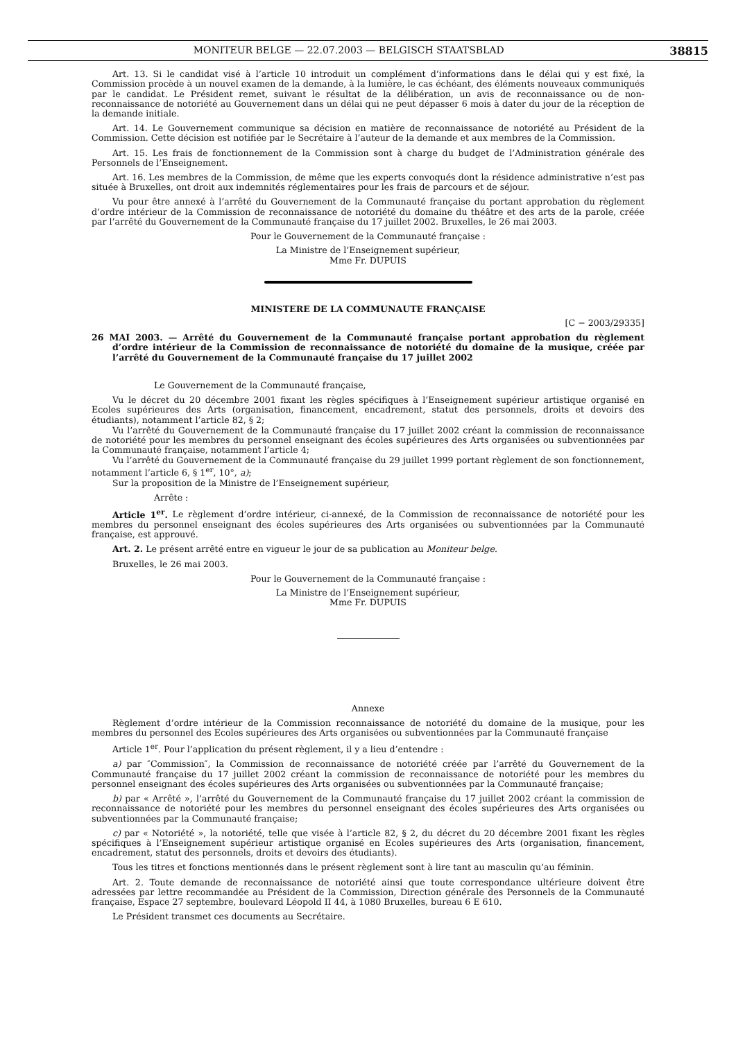MONITEUR BELGE — 22.07.2003 — BELGISCH STAATSBLAD 38815
Art. 13. Si le candidat visé à l’article 10 introduit un complément d’informations dans le délai qui y est fixé, la Commission procède à un nouvel examen de la demande, à la lumière, le cas échéant, des éléments nouveaux communiqués par le candidat. Le Président remet, suivant le résultat de la délibération, un avis de reconnaissance ou de non-reconnaissance de notoriété au Gouvernement dans un délai qui ne peut dépasser 6 mois à dater du jour de la réception de la demande initiale.
Art. 14. Le Gouvernement communique sa décision en matière de reconnaissance de notoriété au Président de la Commission. Cette décision est notifiée par le Secrétaire à l’auteur de la demande et aux membres de la Commission.
Art. 15. Les frais de fonctionnement de la Commission sont à charge du budget de l’Administration générale des Personnels de l’Enseignement.
Art. 16. Les membres de la Commission, de même que les experts convoqués dont la résidence administrative n’est pas située à Bruxelles, ont droit aux indemnités réglementaires pour les frais de parcours et de séjour.
Vu pour être annexé à l’arrêté du Gouvernement de la Communauté française du portant approbation du règlement d’ordre intérieur de la Commission de reconnaissance de notoriété du domaine du théâtre et des arts de la parole, créée par l’arrêté du Gouvernement de la Communauté française du 17 juillet 2002. Bruxelles, le 26 mai 2003.
Pour le Gouvernement de la Communauté française :
La Ministre de l’Enseignement supérieur,
Mme Fr. DUPUIS
MINISTERE DE LA COMMUNAUTE FRANÇAISE
[C − 2003/29335]
26 MAI 2003. — Arrêté du Gouvernement de la Communauté française portant approbation du règlement d’ordre intérieur de la Commission de reconnaissance de notoriété du domaine de la musique, créée par l’arrêté du Gouvernement de la Communauté française du 17 juillet 2002
Le Gouvernement de la Communauté française,
Vu le décret du 20 décembre 2001 fixant les règles spécifiques à l’Enseignement supérieur artistique organisé en Ecoles supérieures des Arts (organisation, financement, encadrement, statut des personnels, droits et devoirs des étudiants), notamment l’article 82, § 2;
Vu l’arrêté du Gouvernement de la Communauté française du 17 juillet 2002 créant la commission de reconnaissance de notoriété pour les membres du personnel enseignant des écoles supérieures des Arts organisées ou subventionnées par la Communauté française, notamment l’article 4;
Vu l’arrêté du Gouvernement de la Communauté française du 29 juillet 1999 portant règlement de son fonctionnement, notamment l’article 6, § 1<sup>er</sup>, 10°, a);
Sur la proposition de la Ministre de l’Enseignement supérieur,
Arrête :
Article 1<sup>er</sup>. Le règlement d’ordre intérieur, ci-annexé, de la Commission de reconnaissance de notoriété pour les membres du personnel enseignant des écoles supérieures des Arts organisées ou subventionnées par la Communauté française, est approuvé.
Art. 2. Le présent arrêté entre en vigueur le jour de sa publication au Moniteur belge.
Bruxelles, le 26 mai 2003.
Pour le Gouvernement de la Communauté française :
La Ministre de l’Enseignement supérieur,
Mme Fr. DUPUIS
Annexe
Règlement d’ordre intérieur de la Commission reconnaissance de notoriété du domaine de la musique, pour les membres du personnel des Ecoles supérieures des Arts organisées ou subventionnées par la Communauté française
Article 1<sup>er</sup>. Pour l’application du présent règlement, il y a lieu d’entendre :
a) par ″Commission″, la Commission de reconnaissance de notoriété créée par l’arrêté du Gouvernement de la Communauté française du 17 juillet 2002 créant la commission de reconnaissance de notoriété pour les membres du personnel enseignant des écoles supérieures des Arts organisées ou subventionnées par la Communauté française;
b) par « Arrêté », l’arrêté du Gouvernement de la Communauté française du 17 juillet 2002 créant la commission de reconnaissance de notoriété pour les membres du personnel enseignant des écoles supérieures des Arts organisées ou subventionnées par la Communauté française;
c) par « Notoriété », la notoriété, telle que visée à l’article 82, § 2, du décret du 20 décembre 2001 fixant les règles spécifiques à l’Enseignement supérieur artistique organisé en Ecoles supérieures des Arts (organisation, financement, encadrement, statut des personnels, droits et devoirs des étudiants).
Tous les titres et fonctions mentionnés dans le présent règlement sont à lire tant au masculin qu’au féminin.
Art. 2. Toute demande de reconnaissance de notoriété ainsi que toute correspondance ultérieure doivent être adressées par lettre recommandée au Président de la Commission, Direction générale des Personnels de la Communauté française, Espace 27 septembre, boulevard Léopold II 44, à 1080 Bruxelles, bureau 6 E 610.
Le Président transmet ces documents au Secrétaire.